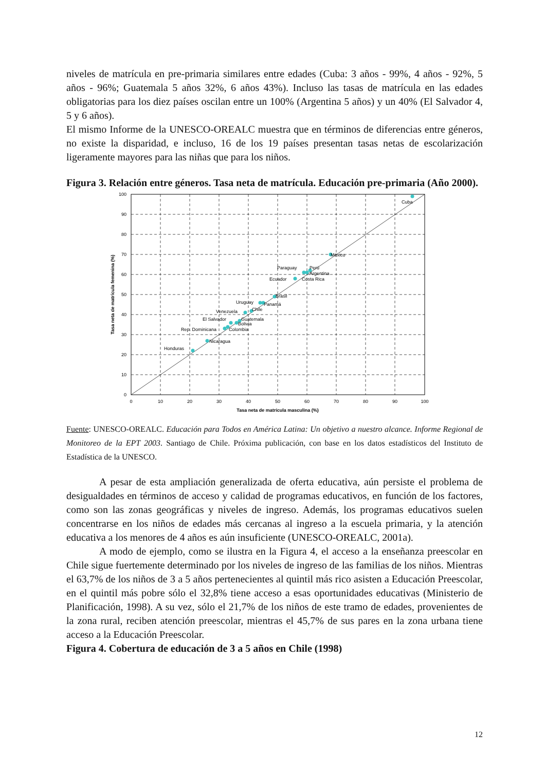niveles de matrícula en pre-primaria similares entre edades (Cuba: 3 años - 99%, 4 años - 92%, 5 años - 96%; Guatemala 5 años 32%, 6 años 43%). Incluso las tasas de matrícula en las edades obligatorias para los diez países oscilan entre un 100% (Argentina 5 años) y un 40% (El Salvador 4, 5 y 6 años).
El mismo Informe de la UNESCO-OREALC muestra que en términos de diferencias entre géneros, no existe la disparidad, e incluso, 16 de los 19 países presentan tasas netas de escolarización ligeramente mayores para las niñas que para los niños.
Figura 3. Relación entre géneros. Tasa neta de matrícula. Educación pre-primaria (Año 2000).
100
90
80
70
60
50
40
30
20
10
0
0
10
20
30
40
50
60
70
80
90
100
Tasa neta de matrícula masculina (%)
Tasa neta de matrícula femenina (%)
Cuba
México
Paraguay
Perú
Argentina
Ecuador
Costa Rica
Brasil
Uruguay
Panamá
Chile
Venezuela
El Salvador
Guatemala
Bolivia
Rep. Dominicana
Colombia
Nicaragua
Honduras
Fuente: UNESCO-OREALC. Educación para Todos en América Latina: Un objetivo a nuestro alcance. Informe Regional de Monitoreo de la EPT 2003. Santiago de Chile. Próxima publicación, con base en los datos estadísticos del Instituto de Estadística de la UNESCO.
A pesar de esta ampliación generalizada de oferta educativa, aún persiste el problema de desigualdades en términos de acceso y calidad de programas educativos, en función de los factores, como son las zonas geográficas y niveles de ingreso. Además, los programas educativos suelen concentrarse en los niños de edades más cercanas al ingreso a la escuela primaria, y la atención educativa a los menores de 4 años es aún insuficiente (UNESCO-OREALC, 2001a).
A modo de ejemplo, como se ilustra en la Figura 4, el acceso a la enseñanza preescolar en Chile sigue fuertemente determinado por los niveles de ingreso de las familias de los niños. Mientras el 63,7% de los niños de 3 a 5 años pertenecientes al quintil más rico asisten a Educación Preescolar, en el quintil más pobre sólo el 32,8% tiene acceso a esas oportunidades educativas (Ministerio de Planificación, 1998). A su vez, sólo el 21,7% de los niños de este tramo de edades, provenientes de la zona rural, reciben atención preescolar, mientras el 45,7% de sus pares en la zona urbana tiene acceso a la Educación Preescolar.
Figura 4. Cobertura de educación de 3 a 5 años en Chile (1998)
12